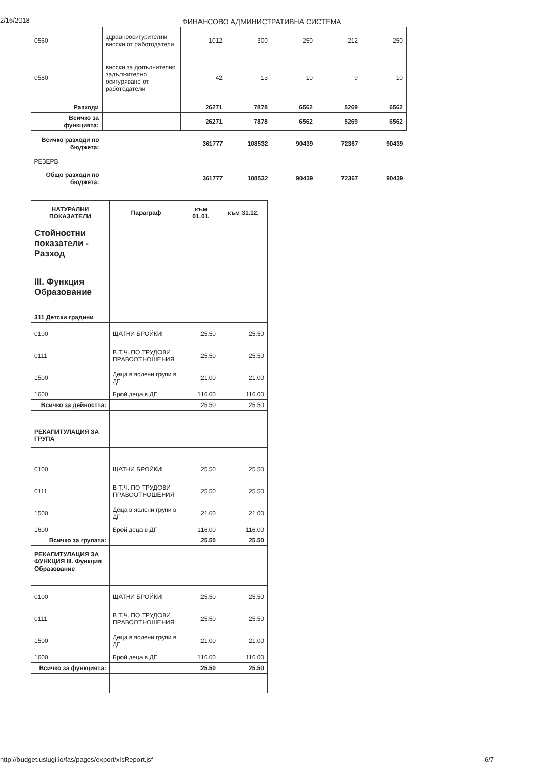2/16/2018 ФИНАНСОВО АДМИНИСТРАТИВНА СИСТЕМА
| 0560 | здравноосигурителни вноски от работодатели | 1012 | 300 | 250 | 212 | 250 |
| 0580 | вноски за допълнително задължително осигуряване от работодатели | 42 | 13 | 10 | 9 | 10 |
| Разходи | | 26271 | 7878 | 6562 | 5269 | 6562 |
| Всичко за функцията: | | 26271 | 7878 | 6562 | 5269 | 6562 |
| Всичко разходи по бюджета: | | 361777 | 108532 | 90439 | 72367 | 90439 |
| РЕЗЕРВ | | | | | | |
| Общо разходи по бюджета: | | 361777 | 108532 | 90439 | 72367 | 90439 |
| НАТУРАЛНИ ПОКАЗАТЕЛИ | Параграф | към 01.01. | към 31.12. |
| --- | --- | --- | --- |
| Стойностни показатели - Разход | | | |
| III. Функция Образование | | | |
| 311 Детски градини | | | |
| 0100 | ЩАТНИ БРОЙКИ | 25.50 | 25.50 |
| 0111 | В Т.Ч. ПО ТРУДОВИ ПРАВООТНОШЕНИЯ | 25.50 | 25.50 |
| 1500 | Деца в яслени групи в ДГ | 21.00 | 21.00 |
| 1600 | Брой деца в ДГ | 116.00 | 116.00 |
| Всичко за дейността: | | 25.50 | 25.50 |
| РЕКАПИТУЛАЦИЯ ЗА ГРУПА | | | |
| 0100 | ЩАТНИ БРОЙКИ | 25.50 | 25.50 |
| 0111 | В Т.Ч. ПО ТРУДОВИ ПРАВООТНОШЕНИЯ | 25.50 | 25.50 |
| 1500 | Деца в яслени групи в ДГ | 21.00 | 21.00 |
| 1600 | Брой деца в ДГ | 116.00 | 116.00 |
| Всичко за групата: | | 25.50 | 25.50 |
| РЕКАПИТУЛАЦИЯ ЗА ФУНКЦИЯ III. Функция Образование | | | |
| 0100 | ЩАТНИ БРОЙКИ | 25.50 | 25.50 |
| 0111 | В Т.Ч. ПО ТРУДОВИ ПРАВООТНОШЕНИЯ | 25.50 | 25.50 |
| 1500 | Деца в яслени групи в ДГ | 21.00 | 21.00 |
| 1600 | Брой деца в ДГ | 116.00 | 116.00 |
| Всичко за функцията: | | 25.50 | 25.50 |
http://budget.uslugi.io/fas/pages/export/xlsReport.jsf 6/7